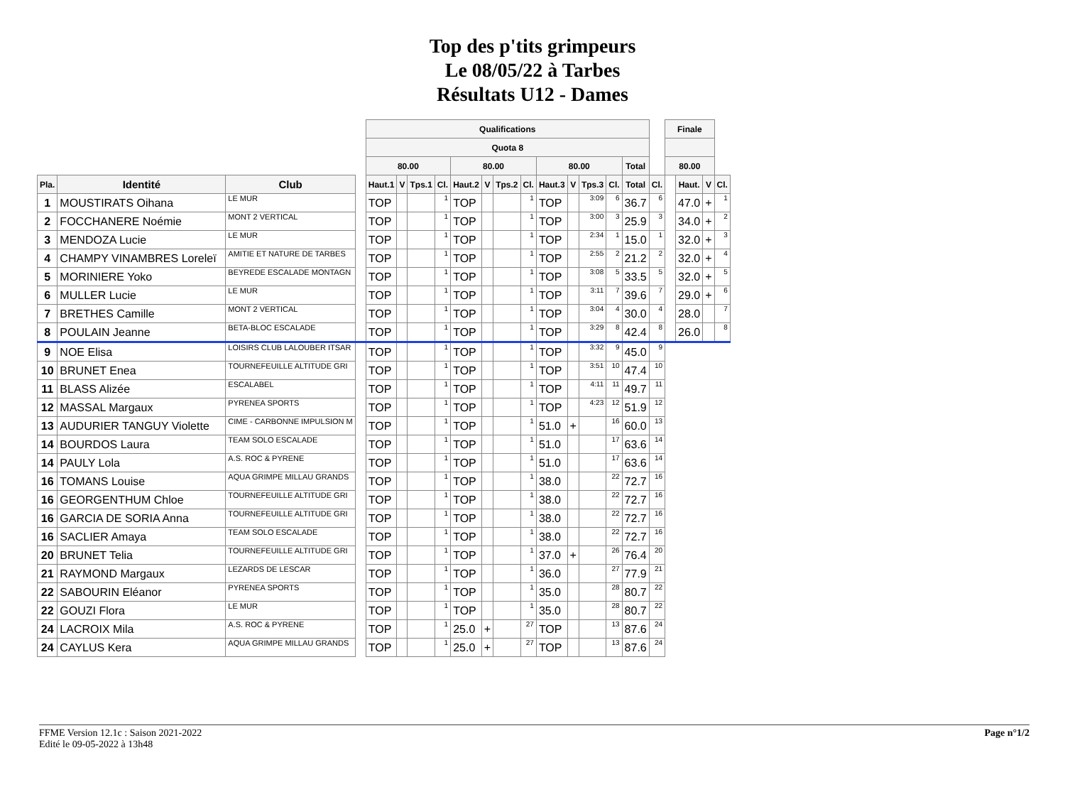Top des p'tits grimpeurs
Le 08/05/22 à Tarbes
Résultats U12 - Dames
| | | | | Qualifications | | | | | | | | | | | | | | Finale | | | |
| --- | --- | --- | --- | --- | --- | --- | --- | --- | --- | --- | --- | --- | --- | --- | --- | --- | --- | --- | --- | --- | --- |
| | | | | Quota 8 | | | | | | | | | | | | | | | | | |
| | | | | 80.00 | | | | 80.00 | | | | 80.00 | | | | Total | | 80.00 | | | |
| Pla. | Identité | Club | | Haut.1 | V | Tps.1 | Cl. | Haut.2 | V | Tps.2 | Cl. | Haut.3 | V | Tps.3 | Cl. | Total | Cl. | | Haut. | V | Cl. |
| 1 | MOUSTIRATS Oihana | LE MUR | | TOP | | | 1 | TOP | | | 1 | TOP | | 3:09 | 6 | 36.7 | 6 | | 47.0 | + | 1 |
| 2 | FOCCHANERE Noémie | MONT 2 VERTICAL | | TOP | | | 1 | TOP | | | 1 | TOP | | 3:00 | 3 | 25.9 | 3 | | 34.0 | + | 2 |
| 3 | MENDOZA Lucie | LE MUR | | TOP | | | 1 | TOP | | | 1 | TOP | | 2:34 | 1 | 15.0 | 1 | | 32.0 | + | 3 |
| 4 | CHAMPY VINAMBRES Loreleï | AMITIE ET NATURE DE TARBES | | TOP | | | 1 | TOP | | | 1 | TOP | | 2:55 | 2 | 21.2 | 2 | | 32.0 | + | 4 |
| 5 | MORINIERE Yoko | BEYREDE ESCALADE MONTAGN | | TOP | | | 1 | TOP | | | 1 | TOP | | 3:08 | 5 | 33.5 | 5 | | 32.0 | + | 5 |
| 6 | MULLER Lucie | LE MUR | | TOP | | | 1 | TOP | | | 1 | TOP | | 3:11 | 7 | 39.6 | 7 | | 29.0 | + | 6 |
| 7 | BRETHES Camille | MONT 2 VERTICAL | | TOP | | | 1 | TOP | | | 1 | TOP | | 3:04 | 4 | 30.0 | 4 | | 28.0 | | 7 |
| 8 | POULAIN Jeanne | BETA-BLOC ESCALADE | | TOP | | | 1 | TOP | | | 1 | TOP | | 3:29 | 8 | 42.4 | 8 | | 26.0 | | 8 |
| 9 | NOE Elisa | LOISIRS CLUB LALOUBER ITSAR | | TOP | | | 1 | TOP | | | 1 | TOP | | 3:32 | 9 | 45.0 | 9 | | | | |
| 10 | BRUNET Enea | TOURNEFEUILLE ALTITUDE GRI | | TOP | | | 1 | TOP | | | 1 | TOP | | 3:51 | 10 | 47.4 | 10 | | | | |
| 11 | BLASS Alizée | ESCALABEL | | TOP | | | 1 | TOP | | | 1 | TOP | | 4:11 | 11 | 49.7 | 11 | | | | |
| 12 | MASSAL Margaux | PYRENEA SPORTS | | TOP | | | 1 | TOP | | | 1 | TOP | | 4:23 | 12 | 51.9 | 12 | | | | |
| 13 | AUDURIER TANGUY Violette | CIME - CARBONNE IMPULSION M | | TOP | | | 1 | TOP | | | 1 | 51.0 | + | | 16 | 60.0 | 13 | | | | |
| 14 | BOURDOS Laura | TEAM SOLO ESCALADE | | TOP | | | 1 | TOP | | | 1 | 51.0 | | | 17 | 63.6 | 14 | | | | |
| 14 | PAULY Lola | A.S. ROC & PYRENE | | TOP | | | 1 | TOP | | | 1 | 51.0 | | | 17 | 63.6 | 14 | | | | |
| 16 | TOMANS Louise | AQUA GRIMPE MILLAU GRANDS | | TOP | | | 1 | TOP | | | 1 | 38.0 | | | 22 | 72.7 | 16 | | | | |
| 16 | GEORGENTHUM Chloe | TOURNEFEUILLE ALTITUDE GRI | | TOP | | | 1 | TOP | | | 1 | 38.0 | | | 22 | 72.7 | 16 | | | | |
| 16 | GARCIA DE SORIA Anna | TOURNEFEUILLE ALTITUDE GRI | | TOP | | | 1 | TOP | | | 1 | 38.0 | | | 22 | 72.7 | 16 | | | | |
| 16 | SACLIER Amaya | TEAM SOLO ESCALADE | | TOP | | | 1 | TOP | | | 1 | 38.0 | | | 22 | 72.7 | 16 | | | | |
| 20 | BRUNET Telia | TOURNEFEUILLE ALTITUDE GRI | | TOP | | | 1 | TOP | | | 1 | 37.0 | + | | 26 | 76.4 | 20 | | | | |
| 21 | RAYMOND Margaux | LEZARDS DE LESCAR | | TOP | | | 1 | TOP | | | 1 | 36.0 | | | 27 | 77.9 | 21 | | | | |
| 22 | SABOURIN Eléanor | PYRENEA SPORTS | | TOP | | | 1 | TOP | | | 1 | 35.0 | | | 28 | 80.7 | 22 | | | | |
| 22 | GOUZI Flora | LE MUR | | TOP | | | 1 | TOP | | | 1 | 35.0 | | | 28 | 80.7 | 22 | | | | |
| 24 | LACROIX Mila | A.S. ROC & PYRENE | | TOP | | | 1 | 25.0 | + | | 27 | TOP | | | 13 | 87.6 | 24 | | | | |
| 24 | CAYLUS Kera | AQUA GRIMPE MILLAU GRANDS | | TOP | | | 1 | 25.0 | + | | 27 | TOP | | | 13 | 87.6 | 24 | | | | |
FFME Version 12.1c : Saison 2021-2022
Edité le 09-05-2022 à 13h48
Page n°1/2